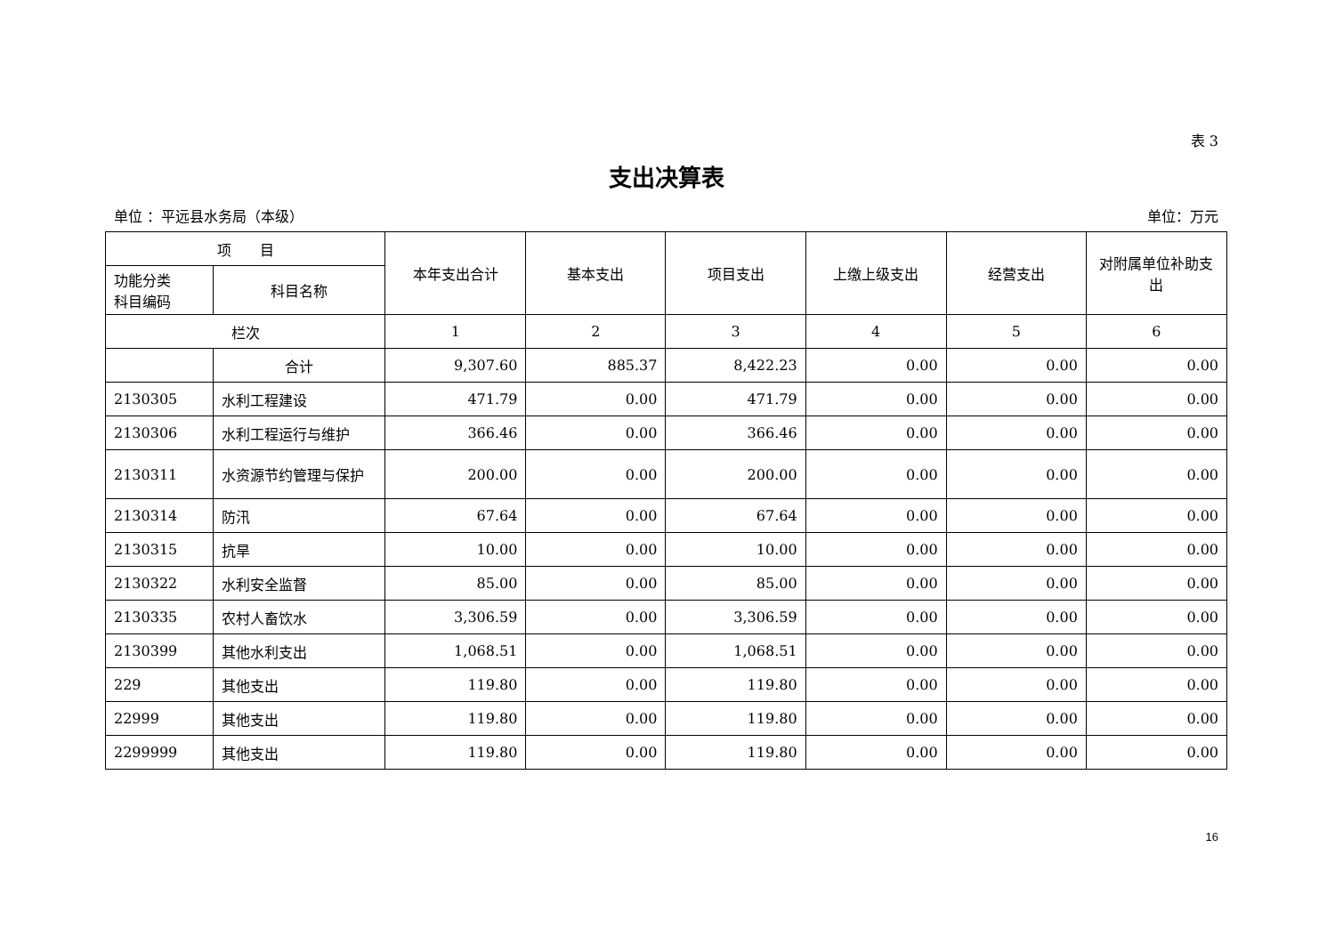表 3
支出决算表
单位 ：平远县水务局（本级） 单位：万元
| 项 目 | | 本年支出合计 | 基本支出 | 项目支出 | 上缴上级支出 | 经营支出 | 对附属单位补助支出 |
| --- | --- | --- | --- | --- | --- | --- | --- |
| 功能分类 科目编码 | 科目名称 | | | | | | |
| 栏次 | | 1 | 2 | 3 | 4 | 5 | 6 |
| | 合计 | 9,307.60 | 885.37 | 8,422.23 | 0.00 | 0.00 | 0.00 |
| 2130305 | 水利工程建设 | 471.79 | 0.00 | 471.79 | 0.00 | 0.00 | 0.00 |
| 2130306 | 水利工程运行与维护 | 366.46 | 0.00 | 366.46 | 0.00 | 0.00 | 0.00 |
| 2130311 | 水资源节约管理与保护 | 200.00 | 0.00 | 200.00 | 0.00 | 0.00 | 0.00 |
| 2130314 | 防汛 | 67.64 | 0.00 | 67.64 | 0.00 | 0.00 | 0.00 |
| 2130315 | 抗旱 | 10.00 | 0.00 | 10.00 | 0.00 | 0.00 | 0.00 |
| 2130322 | 水利安全监督 | 85.00 | 0.00 | 85.00 | 0.00 | 0.00 | 0.00 |
| 2130335 | 农村人畜饮水 | 3,306.59 | 0.00 | 3,306.59 | 0.00 | 0.00 | 0.00 |
| 2130399 | 其他水利支出 | 1,068.51 | 0.00 | 1,068.51 | 0.00 | 0.00 | 0.00 |
| 229 | 其他支出 | 119.80 | 0.00 | 119.80 | 0.00 | 0.00 | 0.00 |
| 22999 | 其他支出 | 119.80 | 0.00 | 119.80 | 0.00 | 0.00 | 0.00 |
| 2299999 | 其他支出 | 119.80 | 0.00 | 119.80 | 0.00 | 0.00 | 0.00 |
16